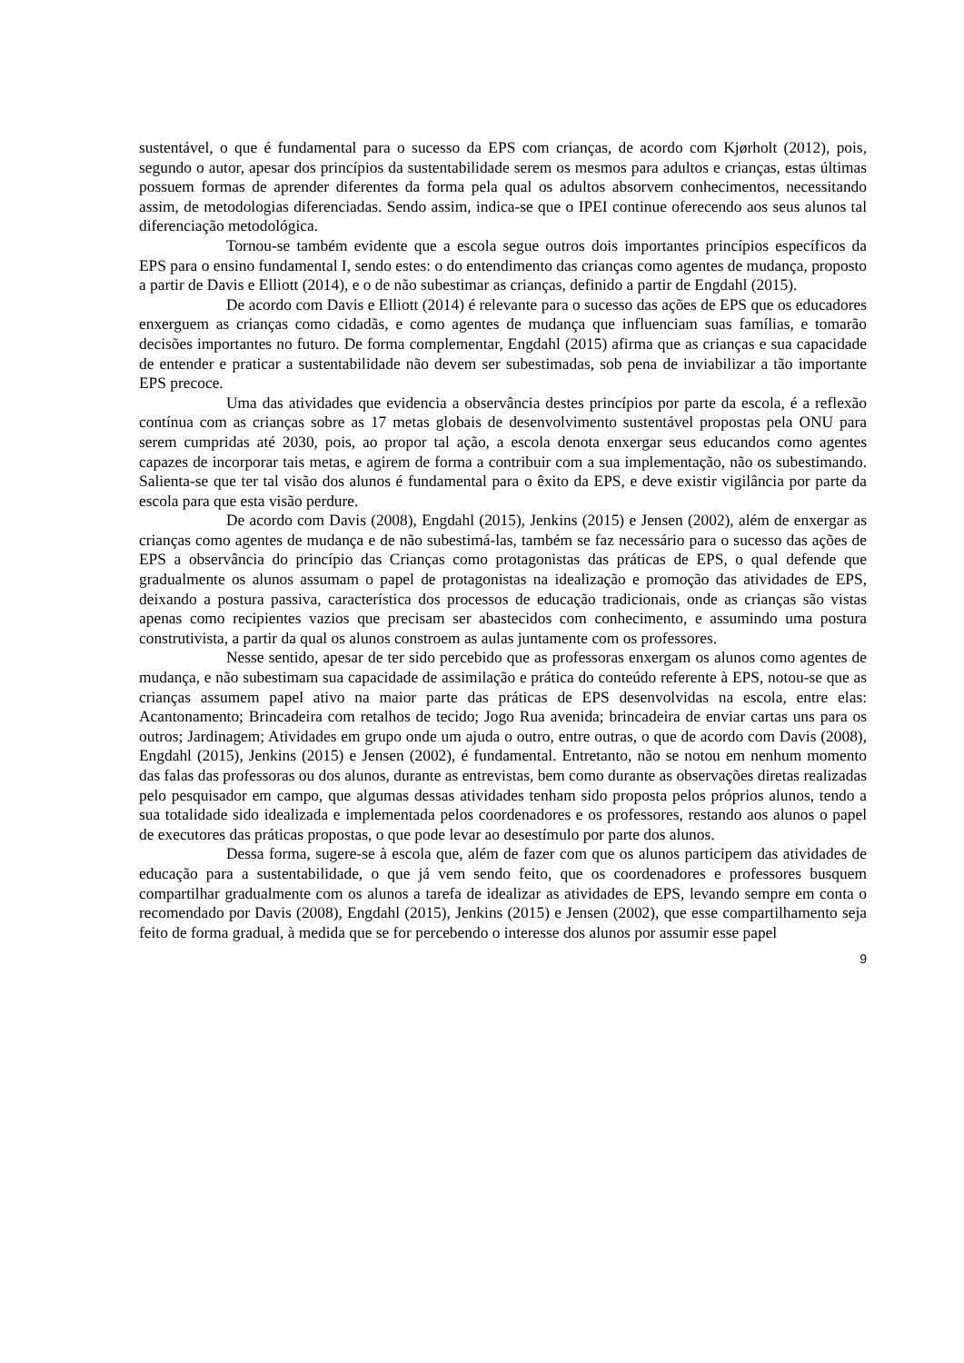sustentável, o que é fundamental para o sucesso da EPS com crianças, de acordo com Kjørholt (2012), pois, segundo o autor, apesar dos princípios da sustentabilidade serem os mesmos para adultos e crianças, estas últimas possuem formas de aprender diferentes da forma pela qual os adultos absorvem conhecimentos, necessitando assim, de metodologias diferenciadas. Sendo assim, indica-se que o IPEI continue oferecendo aos seus alunos tal diferenciação metodológica.
Tornou-se também evidente que a escola segue outros dois importantes princípios específicos da EPS para o ensino fundamental I, sendo estes: o do entendimento das crianças como agentes de mudança, proposto a partir de Davis e Elliott (2014), e o de não subestimar as crianças, definido a partir de Engdahl (2015).
De acordo com Davis e Elliott (2014) é relevante para o sucesso das ações de EPS que os educadores enxerguem as crianças como cidadãs, e como agentes de mudança que influenciam suas famílias, e tomarão decisões importantes no futuro. De forma complementar, Engdahl (2015) afirma que as crianças e sua capacidade de entender e praticar a sustentabilidade não devem ser subestimadas, sob pena de inviabilizar a tão importante EPS precoce.
Uma das atividades que evidencia a observância destes princípios por parte da escola, é a reflexão contínua com as crianças sobre as 17 metas globais de desenvolvimento sustentável propostas pela ONU para serem cumpridas até 2030, pois, ao propor tal ação, a escola denota enxergar seus educandos como agentes capazes de incorporar tais metas, e agirem de forma a contribuir com a sua implementação, não os subestimando. Salienta-se que ter tal visão dos alunos é fundamental para o êxito da EPS, e deve existir vigilância por parte da escola para que esta visão perdure.
De acordo com Davis (2008), Engdahl (2015), Jenkins (2015) e Jensen (2002), além de enxergar as crianças como agentes de mudança e de não subestimá-las, também se faz necessário para o sucesso das ações de EPS a observância do princípio das Crianças como protagonistas das práticas de EPS, o qual defende que gradualmente os alunos assumam o papel de protagonistas na idealização e promoção das atividades de EPS, deixando a postura passiva, característica dos processos de educação tradicionais, onde as crianças são vistas apenas como recipientes vazios que precisam ser abastecidos com conhecimento, e assumindo uma postura construtivista, a partir da qual os alunos constroem as aulas juntamente com os professores.
Nesse sentido, apesar de ter sido percebido que as professoras enxergam os alunos como agentes de mudança, e não subestimam sua capacidade de assimilação e prática do conteúdo referente à EPS, notou-se que as crianças assumem papel ativo na maior parte das práticas de EPS desenvolvidas na escola, entre elas: Acantonamento; Brincadeira com retalhos de tecido; Jogo Rua avenida; brincadeira de enviar cartas uns para os outros; Jardinagem; Atividades em grupo onde um ajuda o outro, entre outras, o que de acordo com Davis (2008), Engdahl (2015), Jenkins (2015) e Jensen (2002), é fundamental. Entretanto, não se notou em nenhum momento das falas das professoras ou dos alunos, durante as entrevistas, bem como durante as observações diretas realizadas pelo pesquisador em campo, que algumas dessas atividades tenham sido proposta pelos próprios alunos, tendo a sua totalidade sido idealizada e implementada pelos coordenadores e os professores, restando aos alunos o papel de executores das práticas propostas, o que pode levar ao desestímulo por parte dos alunos.
Dessa forma, sugere-se à escola que, além de fazer com que os alunos participem das atividades de educação para a sustentabilidade, o que já vem sendo feito, que os coordenadores e professores busquem compartilhar gradualmente com os alunos a tarefa de idealizar as atividades de EPS, levando sempre em conta o recomendado por Davis (2008), Engdahl (2015), Jenkins (2015) e Jensen (2002), que esse compartilhamento seja feito de forma gradual, à medida que se for percebendo o interesse dos alunos por assumir esse papel
9